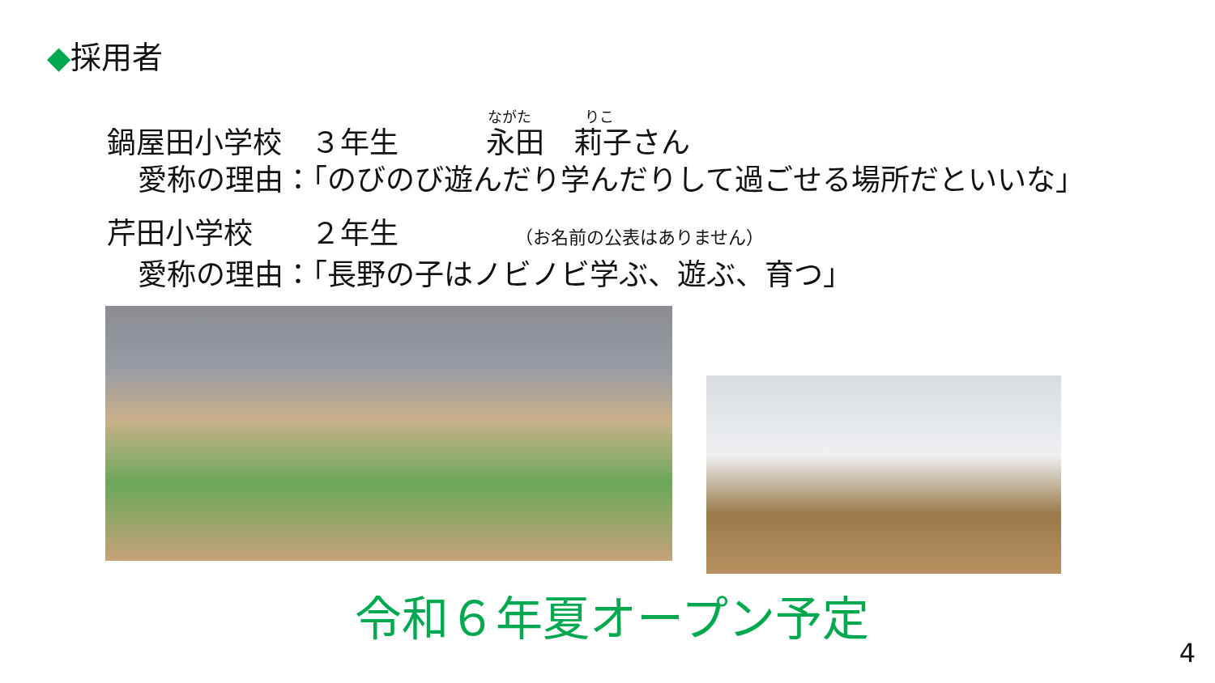◆採用者
ながた りこ
鍋屋田小学校　３年生　　　永田　莉子さん
愛称の理由：「のびのび遊んだり学んだりして過ごせる場所だといいな」
芹田小学校　　２年生　　　　（お名前の公表はありません）
愛称の理由：「長野の子はノビノビ学ぶ、遊ぶ、育つ」
令和６年夏オープン予定
4